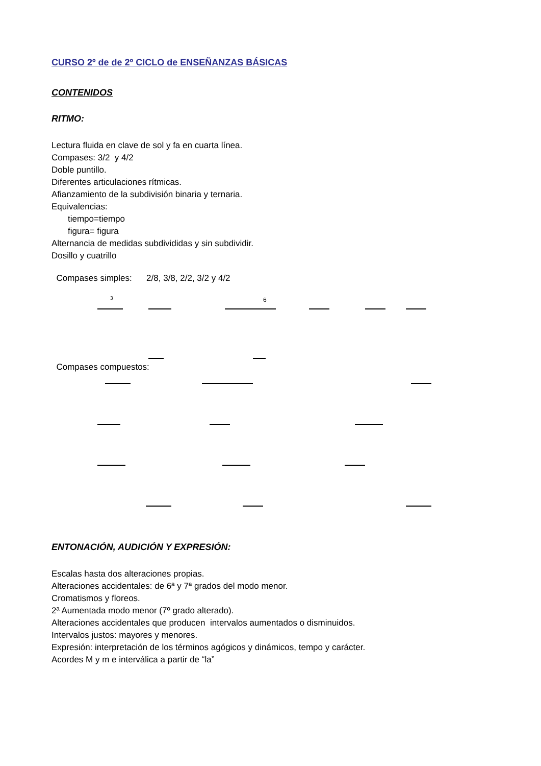CURSO 2º de de 2º CICLO de ENSEÑANZAS BÁSICAS
CONTENIDOS
RITMO:
Lectura fluida en clave de sol y fa en cuarta línea.
Compases: 3/2 y 4/2
Doble puntillo.
Diferentes articulaciones rítmicas.
Afianzamiento de la subdivisión binaria y ternaria.
Equivalencias:
tiempo=tiempo
figura= figura
Alternancia de medidas subdivididas y sin subdividir.
Dosillo y cuatrillo
Compases simples: 2/8, 3/8, 2/2, 3/2 y 4/2
3
6
Compases compuestos:
ENTONACIÓN, AUDICIÓN Y EXPRESIÓN:
Escalas hasta dos alteraciones propias.
Alteraciones accidentales: de 6ª y 7ª grados del modo menor.
Cromatismos y floreos.
2ª Aumentada modo menor (7º grado alterado).
Alteraciones accidentales que producen intervalos aumentados o disminuidos.
Intervalos justos: mayores y menores.
Expresión: interpretación de los términos agógicos y dinámicos, tempo y carácter.
Acordes M y m e interválica a partir de “la”